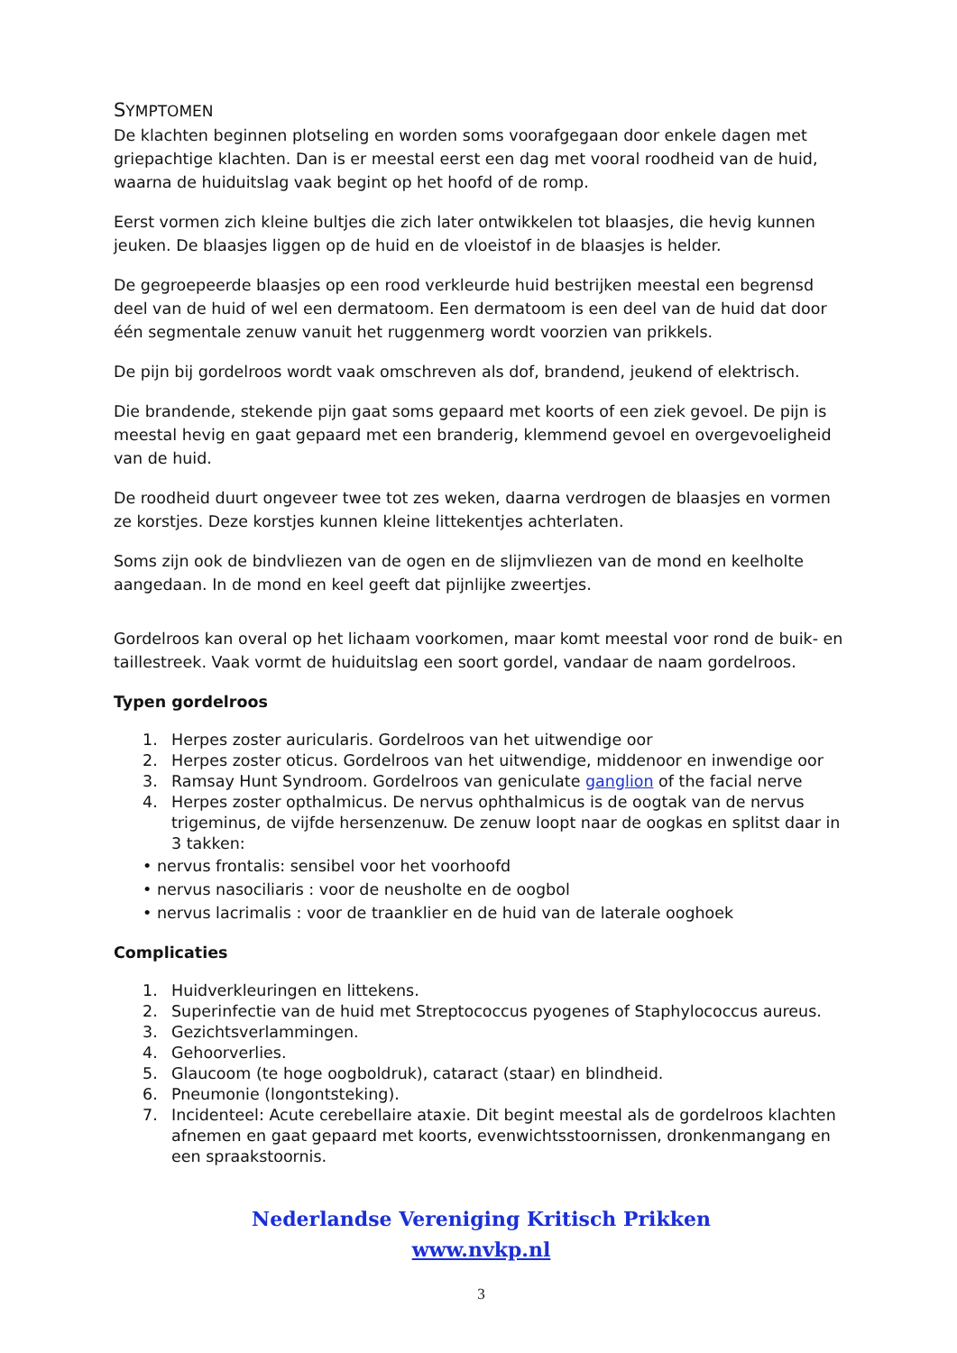SYMPTOMEN
De klachten beginnen plotseling en worden soms voorafgegaan door enkele dagen met griepachtige klachten. Dan is er meestal eerst een dag met vooral roodheid van de huid, waarna de huiduitslag vaak begint op het hoofd of de romp.
Eerst vormen zich kleine bultjes die zich later ontwikkelen tot blaasjes, die hevig kunnen jeuken. De blaasjes liggen op de huid en de vloeistof in de blaasjes is helder.
De gegroepeerde blaasjes op een rood verkleurde huid bestrijken meestal een begrensd deel van de huid of wel een dermatoom. Een dermatoom is een deel van de huid dat door één segmentale zenuw vanuit het ruggenmerg wordt voorzien van prikkels.
De pijn bij gordelroos wordt vaak omschreven als dof, brandend, jeukend of elektrisch.
Die brandende, stekende pijn gaat soms gepaard met koorts of een ziek gevoel. De pijn is meestal hevig en gaat gepaard met een branderig, klemmend gevoel en overgevoeligheid van de huid.
De roodheid duurt ongeveer twee tot zes weken, daarna verdrogen de blaasjes en vormen ze korstjes. Deze korstjes kunnen kleine littekentjes achterlaten.
Soms zijn ook de bindvliezen van de ogen en de slijmvliezen van de mond en keelholte aangedaan. In de mond en keel geeft dat pijnlijke zweertjes.
Gordelroos kan overal op het lichaam voorkomen, maar komt meestal voor rond de buik- en taillestreek. Vaak vormt de huiduitslag een soort gordel, vandaar de naam gordelroos.
Typen gordelroos
1. Herpes zoster auricularis. Gordelroos van het uitwendige oor
2. Herpes zoster oticus. Gordelroos van het uitwendige, middenoor en inwendige oor
3. Ramsay Hunt Syndroom. Gordelroos van geniculate ganglion of the facial nerve
4. Herpes zoster opthalmicus. De nervus ophthalmicus is de oogtak van de nervus trigeminus, de vijfde hersenzenuw. De zenuw loopt naar de oogkas en splitst daar in 3 takken:
• nervus frontalis: sensibel voor het voorhoofd
• nervus nasociliaris : voor de neusholte en de oogbol
• nervus lacrimalis : voor de traanklier en de huid van de laterale ooghoek
Complicaties
1. Huidverkleuringen en littekens.
2. Superinfectie van de huid met Streptococcus pyogenes of Staphylococcus aureus.
3. Gezichtsverlammingen.
4. Gehoorverlies.
5. Glaucoom (te hoge oogboldruk), cataract (staar) en blindheid.
6. Pneumonie (longontsteking).
7. Incidenteel: Acute cerebellaire ataxie. Dit begint meestal als de gordelroos klachten afnemen en gaat gepaard met koorts, evenwichtsstoornissen, dronkenmangang en een spraakstoornis.
Nederlandse Vereniging Kritisch Prikken
www.nvkp.nl
3